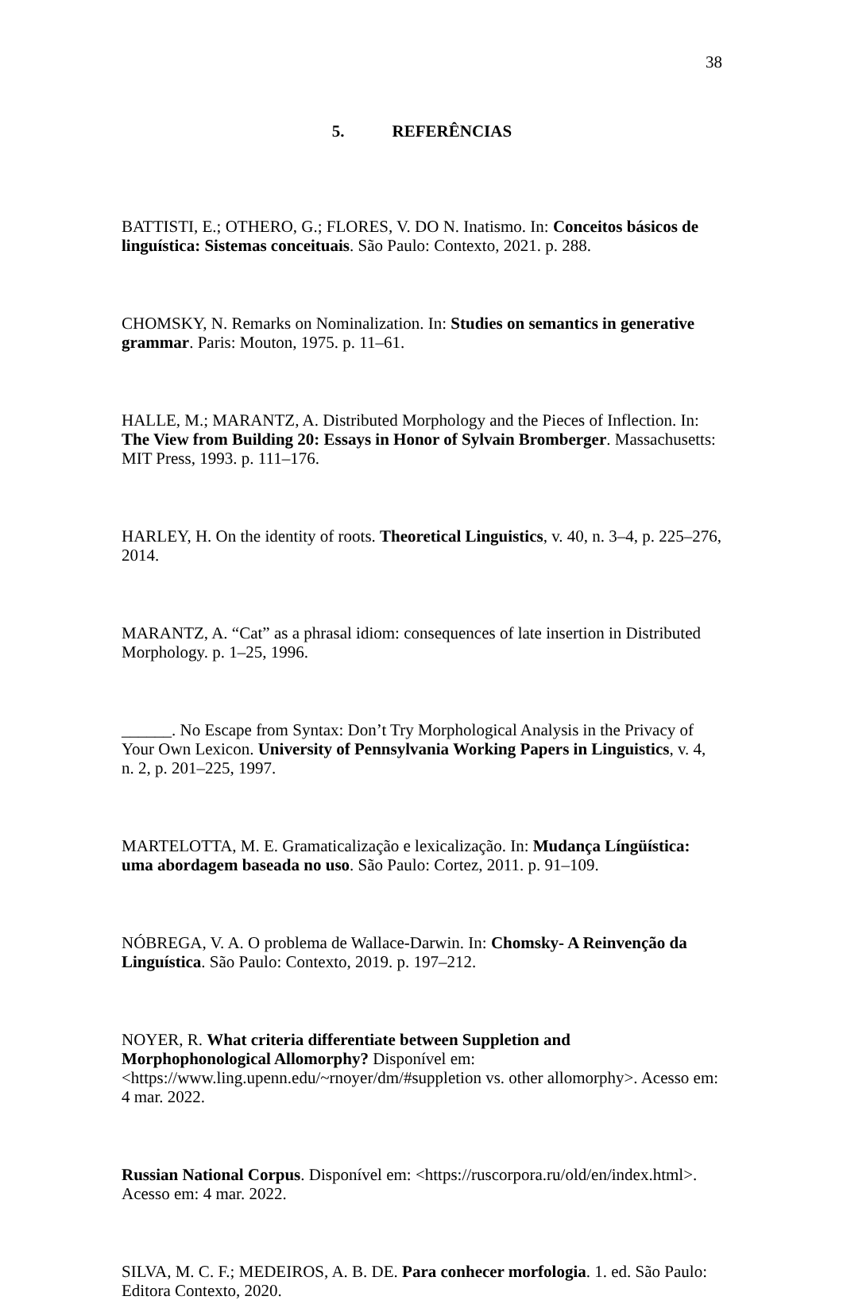38
5. REFERÊNCIAS
BATTISTI, E.; OTHERO, G.; FLORES, V. DO N. Inatismo. In: Conceitos básicos de linguística: Sistemas conceituais. São Paulo: Contexto, 2021. p. 288.
CHOMSKY, N. Remarks on Nominalization. In: Studies on semantics in generative grammar. Paris: Mouton, 1975. p. 11–61.
HALLE, M.; MARANTZ, A. Distributed Morphology and the Pieces of Inflection. In: The View from Building 20: Essays in Honor of Sylvain Bromberger. Massachusetts: MIT Press, 1993. p. 111–176.
HARLEY, H. On the identity of roots. Theoretical Linguistics, v. 40, n. 3–4, p. 225–276, 2014.
MARANTZ, A. “Cat” as a phrasal idiom: consequences of late insertion in Distributed Morphology. p. 1–25, 1996.
______. No Escape from Syntax: Don’t Try Morphological Analysis in the Privacy of Your Own Lexicon. University of Pennsylvania Working Papers in Linguistics, v. 4, n. 2, p. 201–225, 1997.
MARTELOTTA, M. E. Gramaticalização e lexicalização. In: Mudança Língüística: uma abordagem baseada no uso. São Paulo: Cortez, 2011. p. 91–109.
NÓBREGA, V. A. O problema de Wallace-Darwin. In: Chomsky- A Reinvenção da Linguística. São Paulo: Contexto, 2019. p. 197–212.
NOYER, R. What criteria differentiate between Suppletion and Morphophonological Allomorphy? Disponível em: <https://www.ling.upenn.edu/~rnoyer/dm/#suppletion vs. other allomorphy>. Acesso em: 4 mar. 2022.
Russian National Corpus. Disponível em: <https://ruscorpora.ru/old/en/index.html>. Acesso em: 4 mar. 2022.
SILVA, M. C. F.; MEDEIROS, A. B. DE. Para conhecer morfologia. 1. ed. São Paulo: Editora Contexto, 2020.